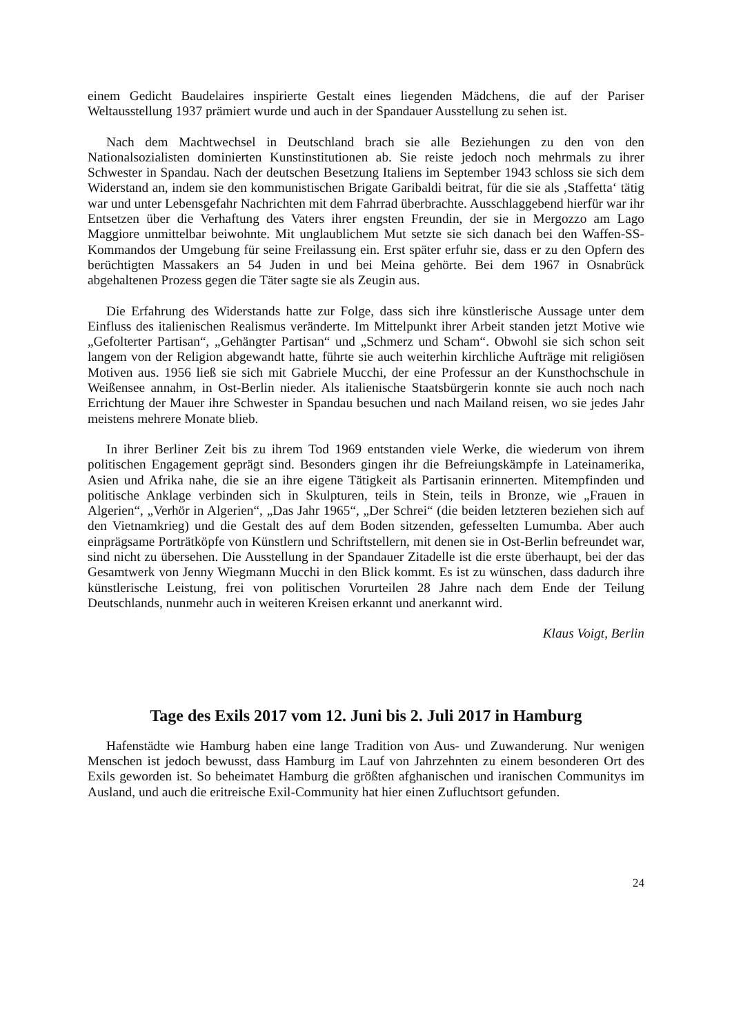einem Gedicht Baudelaires inspirierte Gestalt eines liegenden Mädchens, die auf der Pariser Weltausstellung 1937 prämiert wurde und auch in der Spandauer Ausstellung zu sehen ist.
Nach dem Machtwechsel in Deutschland brach sie alle Beziehungen zu den von den Nationalsozialisten dominierten Kunstinstitutionen ab. Sie reiste jedoch noch mehrmals zu ihrer Schwester in Spandau. Nach der deutschen Besetzung Italiens im September 1943 schloss sie sich dem Widerstand an, indem sie den kommunistischen Brigate Garibaldi beitrat, für die sie als ‚Staffetta‘ tätig war und unter Lebensgefahr Nachrichten mit dem Fahrrad überbrachte. Ausschlaggebend hierfür war ihr Entsetzen über die Verhaftung des Vaters ihrer engsten Freundin, der sie in Mergozzo am Lago Maggiore unmittelbar beiwohnte. Mit unglaublichem Mut setzte sie sich danach bei den Waffen-SS-Kommandos der Umgebung für seine Freilassung ein. Erst später erfuhr sie, dass er zu den Opfern des berüchtigten Massakers an 54 Juden in und bei Meina gehörte. Bei dem 1967 in Osnabrück abgehaltenen Prozess gegen die Täter sagte sie als Zeugin aus.
Die Erfahrung des Widerstands hatte zur Folge, dass sich ihre künstlerische Aussage unter dem Einfluss des italienischen Realismus veränderte. Im Mittelpunkt ihrer Arbeit standen jetzt Motive wie „Gefolterter Partisan“, „Gehängter Partisan“ und „Schmerz und Scham“. Obwohl sie sich schon seit langem von der Religion abgewandt hatte, führte sie auch weiterhin kirchliche Aufträge mit religiösen Motiven aus. 1956 ließ sie sich mit Gabriele Mucchi, der eine Professur an der Kunsthochschule in Weißensee annahm, in Ost-Berlin nieder. Als italienische Staatsbürgerin konnte sie auch noch nach Errichtung der Mauer ihre Schwester in Spandau besuchen und nach Mailand reisen, wo sie jedes Jahr meistens mehrere Monate blieb.
In ihrer Berliner Zeit bis zu ihrem Tod 1969 entstanden viele Werke, die wiederum von ihrem politischen Engagement geprägt sind. Besonders gingen ihr die Befreiungskämpfe in Lateinamerika, Asien und Afrika nahe, die sie an ihre eigene Tätigkeit als Partisanin erinnerten. Mitempfinden und politische Anklage verbinden sich in Skulpturen, teils in Stein, teils in Bronze, wie „Frauen in Algerien“, „Verhör in Algerien“, „Das Jahr 1965“, „Der Schrei“ (die beiden letzteren beziehen sich auf den Vietnamkrieg) und die Gestalt des auf dem Boden sitzenden, gefesselten Lumumba. Aber auch einprägsame Porträtköpfe von Künstlern und Schriftstellern, mit denen sie in Ost-Berlin befreundet war, sind nicht zu übersehen. Die Ausstellung in der Spandauer Zitadelle ist die erste überhaupt, bei der das Gesamtwerk von Jenny Wiegmann Mucchi in den Blick kommt. Es ist zu wünschen, dass dadurch ihre künstlerische Leistung, frei von politischen Vorurteilen 28 Jahre nach dem Ende der Teilung Deutschlands, nunmehr auch in weiteren Kreisen erkannt und anerkannt wird.
Klaus Voigt, Berlin
Tage des Exils 2017 vom 12. Juni bis 2. Juli 2017 in Hamburg
Hafenstädte wie Hamburg haben eine lange Tradition von Aus- und Zuwanderung. Nur wenigen Menschen ist jedoch bewusst, dass Hamburg im Lauf von Jahrzehnten zu einem besonderen Ort des Exils geworden ist. So beheimatet Hamburg die größten afghanischen und iranischen Communitys im Ausland, und auch die eritreische Exil-Community hat hier einen Zufluchtsort gefunden.
24